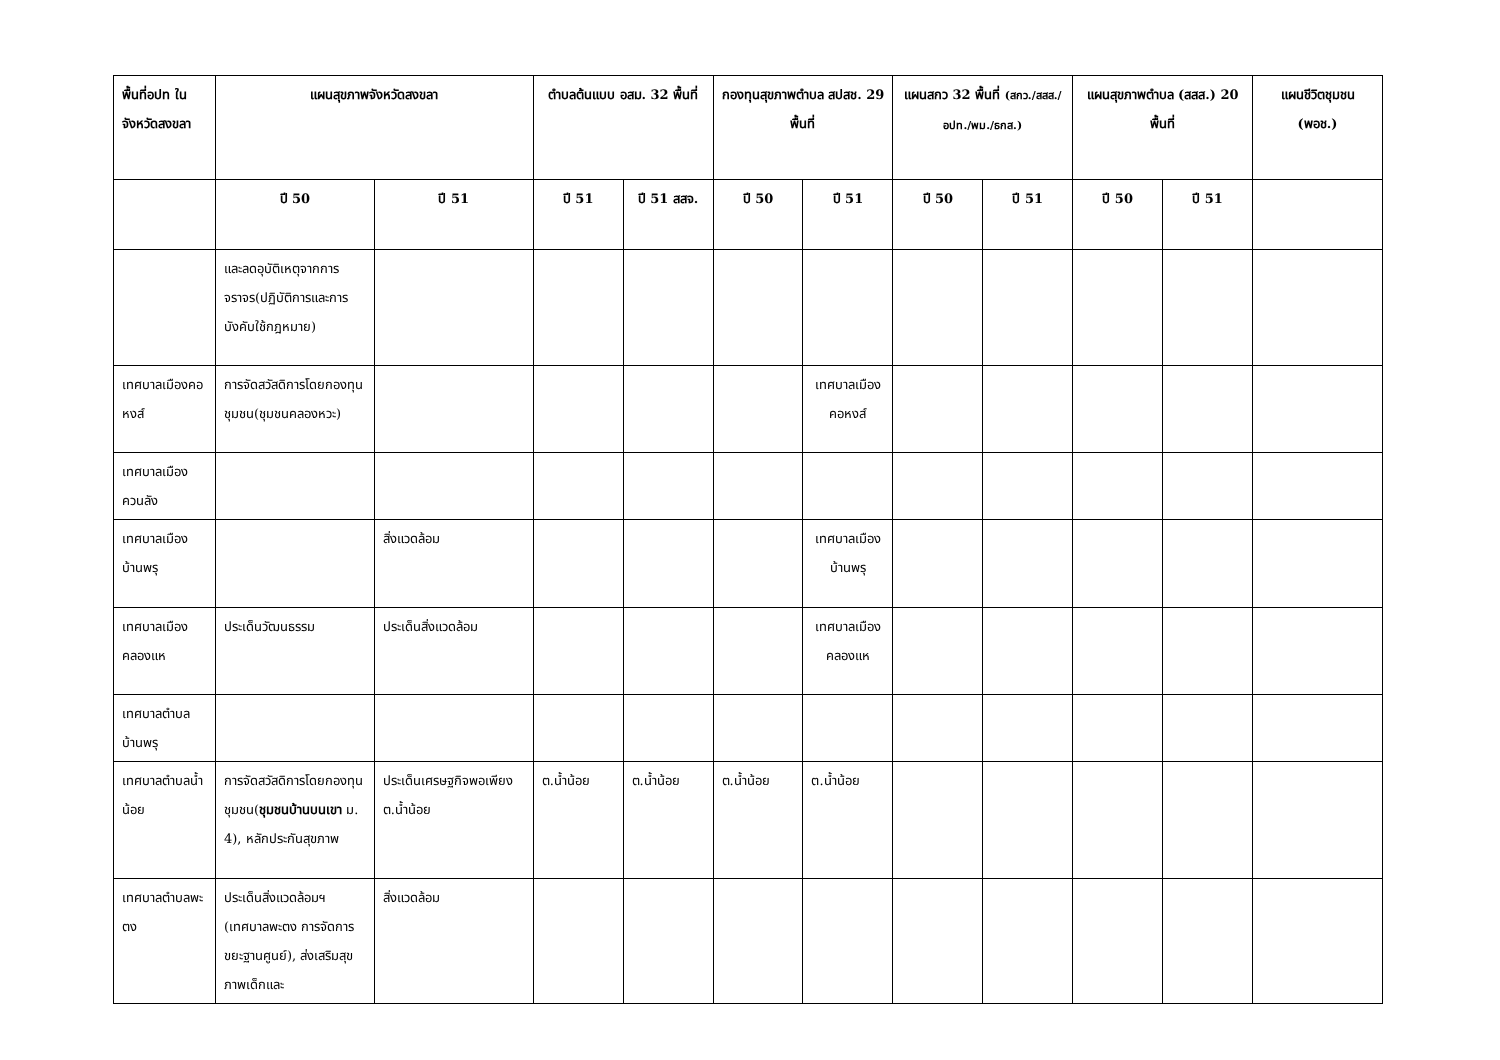| พื้นที่อปท ในจังหวัดสงขลา | แผนสุขภาพจังหวัดสงขลา | | ตำบลต้นแบบ อสม. 32 พื้นที่ | | กองทุนสุขภาพตำบล สปสช. 29 พื้นที่ | | แผนสกว 32 พื้นที่ (สกว./สสส./อปท./พม./ธกส.) | | แผนสุขภาพตำบล (สสส.) 20 พื้นที่ | | แผนชีวิตชุมชน (พอช.) |
| --- | --- | --- | --- | --- | --- | --- | --- | --- | --- | --- | --- |
| | ปี 50 | ปี 51 | ปี 51 | ปี 51 สสจ. | ปี 50 | ปี 51 | ปี 50 | ปี 51 | ปี 50 | ปี 51 | |
| | และลดอุบัติเหตุจากการจราจร(ปฏิบัติการและการบังคับใช้กฎหมาย) | | | | | | | | | | |
| เทศบาลเมืองคอหงส์ | การจัดสวัสดิการโดยกองทุนชุมชน(ชุมชนคลองหวะ) | | | | | เทศบาลเมืองคอหงส์ | | | | | |
| เทศบาลเมืองควนลัง | | | | | | | | | | | |
| เทศบาลเมืองบ้านพรุ | | สิ่งแวดล้อม | | | | เทศบาลเมืองบ้านพรุ | | | | | |
| เทศบาลเมืองคลองแห | ประเด็นวัฒนธรรม | ประเด็นสิ่งแวดล้อม | | | | เทศบาลเมืองคลองแห | | | | | |
| เทศบาลตำบลบ้านพรุ | | | | | | | | | | | |
| เทศบาลตำบลน้ำน้อย | การจัดสวัสดิการโดยกองทุนชุมชน( ชุมชนบ้านบนเขา ม. 4), หลักประกันสุขภาพ | ประเด็นเศรษฐกิจพอเพียง ต.น้ำน้อย | ต.น้ำน้อย | ต.น้ำน้อย | ต.น้ำน้อย | ต.น้ำน้อย | | | | | |
| เทศบาลตำบลพะตง | ประเด็นสิ่งแวดล้อมฯ (เทศบาลพะตง การจัดการขยะฐานศูนย์), ส่งเสริมสุขภาพเด็กและ | สิ่งแวดล้อม | | | | | | | | | |